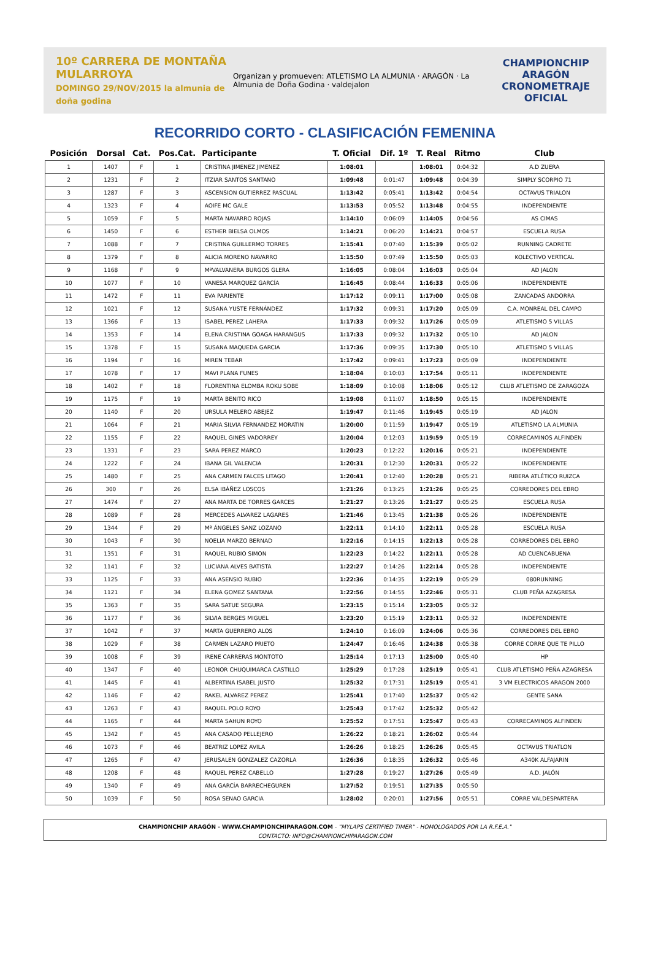10º CARRERA DE MONTAÑA MULARROYA
DOMINGO 29/NOV/2015 la almunia de doña godina
Organizan y promueven: ATLETISMO LA ALMUNIA · ARAGÓN · La Almunia de Doña Godina · valdejalon
CHAMPIONCHIP ARAGÓN
CRONOMETRAJE OFICIAL
RECORRIDO CORTO - CLASIFICACIÓN FEMENINA
| Posición | Dorsal | Cat. | Pos.Cat. | Participante | T. Oficial | Dif. 1º | T. Real | Ritmo | Club |
| --- | --- | --- | --- | --- | --- | --- | --- | --- | --- |
| 1 | 1407 | F | 1 | CRISTINA JIMENEZ JIMENEZ | 1:08:01 | | 1:08:01 | 0:04:32 | A.D ZUERA |
| 2 | 1231 | F | 2 | ITZIAR SANTOS SANTANO | 1:09:48 | 0:01:47 | 1:09:48 | 0:04:39 | SIMPLY SCORPIO 71 |
| 3 | 1287 | F | 3 | ASCENSION GUTIERREZ PASCUAL | 1:13:42 | 0:05:41 | 1:13:42 | 0:04:54 | OCTAVUS TRIALON |
| 4 | 1323 | F | 4 | AOIFE MC GALE | 1:13:53 | 0:05:52 | 1:13:48 | 0:04:55 | INDEPENDIENTE |
| 5 | 1059 | F | 5 | MARTA NAVARRO ROJAS | 1:14:10 | 0:06:09 | 1:14:05 | 0:04:56 | AS CIMAS |
| 6 | 1450 | F | 6 | ESTHER BIELSA OLMOS | 1:14:21 | 0:06:20 | 1:14:21 | 0:04:57 | ESCUELA RUSA |
| 7 | 1088 | F | 7 | CRISTINA GUILLERMO TORRES | 1:15:41 | 0:07:40 | 1:15:39 | 0:05:02 | RUNNING CADRETE |
| 8 | 1379 | F | 8 | ALICIA MORENO NAVARRO | 1:15:50 | 0:07:49 | 1:15:50 | 0:05:03 | KOLECTIVO VERTICAL |
| 9 | 1168 | F | 9 | MªVALVANERA BURGOS GLERA | 1:16:05 | 0:08:04 | 1:16:03 | 0:05:04 | AD JALON |
| 10 | 1077 | F | 10 | VANESA MARQUEZ GARCÍA | 1:16:45 | 0:08:44 | 1:16:33 | 0:05:06 | INDEPENDIENTE |
| 11 | 1472 | F | 11 | EVA PARIENTE | 1:17:12 | 0:09:11 | 1:17:00 | 0:05:08 | ZANCADAS ANDORRA |
| 12 | 1021 | F | 12 | SUSANA YUSTE FERNÁNDEZ | 1:17:32 | 0:09:31 | 1:17:20 | 0:05:09 | C.A. MONREAL DEL CAMPO |
| 13 | 1366 | F | 13 | ISABEL PEREZ LAHERA | 1:17:33 | 0:09:32 | 1:17:26 | 0:05:09 | ATLETISMO 5 VILLAS |
| 14 | 1353 | F | 14 | ELENA CRISTINA GOAGA HARANGUS | 1:17:33 | 0:09:32 | 1:17:32 | 0:05:10 | AD JALON |
| 15 | 1378 | F | 15 | SUSANA MAQUEDA GARCIA | 1:17:36 | 0:09:35 | 1:17:30 | 0:05:10 | ATLETISMO 5 VILLAS |
| 16 | 1194 | F | 16 | MIREN TEBAR | 1:17:42 | 0:09:41 | 1:17:23 | 0:05:09 | INDEPENDIENTE |
| 17 | 1078 | F | 17 | MAVI PLANA FUNES | 1:18:04 | 0:10:03 | 1:17:54 | 0:05:11 | INDEPENDIENTE |
| 18 | 1402 | F | 18 | FLORENTINA ELOMBA ROKU SOBE | 1:18:09 | 0:10:08 | 1:18:06 | 0:05:12 | CLUB ATLETISMO DE ZARAGOZA |
| 19 | 1175 | F | 19 | MARTA BENITO RICO | 1:19:08 | 0:11:07 | 1:18:50 | 0:05:15 | INDEPENDIENTE |
| 20 | 1140 | F | 20 | URSULA MELERO ABEJEZ | 1:19:47 | 0:11:46 | 1:19:45 | 0:05:19 | AD JALON |
| 21 | 1064 | F | 21 | MARIA SILVIA FERNANDEZ MORATIN | 1:20:00 | 0:11:59 | 1:19:47 | 0:05:19 | ATLETISMO LA ALMUNIA |
| 22 | 1155 | F | 22 | RAQUEL GINES VADORREY | 1:20:04 | 0:12:03 | 1:19:59 | 0:05:19 | CORRECAMINOS ALFINDEN |
| 23 | 1331 | F | 23 | SARA PEREZ MARCO | 1:20:23 | 0:12:22 | 1:20:16 | 0:05:21 | INDEPENDIENTE |
| 24 | 1222 | F | 24 | IBANA GIL VALENCIA | 1:20:31 | 0:12:30 | 1:20:31 | 0:05:22 | INDEPENDIENTE |
| 25 | 1480 | F | 25 | ANA CARMEN FALCES LITAGO | 1:20:41 | 0:12:40 | 1:20:28 | 0:05:21 | RIBERA ATLÉTICO RUIZCA |
| 26 | 300 | F | 26 | ELSA IBÁÑEZ LOSCOS | 1:21:26 | 0:13:25 | 1:21:26 | 0:05:25 | CORREDORES DEL EBRO |
| 27 | 1474 | F | 27 | ANA MARTA DE TORRES GARCES | 1:21:27 | 0:13:26 | 1:21:27 | 0:05:25 | ESCUELA RUSA |
| 28 | 1089 | F | 28 | MERCEDES ALVAREZ LAGARES | 1:21:46 | 0:13:45 | 1:21:38 | 0:05:26 | INDEPENDIENTE |
| 29 | 1344 | F | 29 | Mª ÁNGELES SANZ LOZANO | 1:22:11 | 0:14:10 | 1:22:11 | 0:05:28 | ESCUELA RUSA |
| 30 | 1043 | F | 30 | NOELIA MARZO BERNAD | 1:22:16 | 0:14:15 | 1:22:13 | 0:05:28 | CORREDORES DEL EBRO |
| 31 | 1351 | F | 31 | RAQUEL RUBIO SIMON | 1:22:23 | 0:14:22 | 1:22:11 | 0:05:28 | AD CUENCABUENA |
| 32 | 1141 | F | 32 | LUCIANA ALVES BATISTA | 1:22:27 | 0:14:26 | 1:22:14 | 0:05:28 | INDEPENDIENTE |
| 33 | 1125 | F | 33 | ANA ASENSIO RUBIO | 1:22:36 | 0:14:35 | 1:22:19 | 0:05:29 | 080RUNNING |
| 34 | 1121 | F | 34 | ELENA GOMEZ SANTANA | 1:22:56 | 0:14:55 | 1:22:46 | 0:05:31 | CLUB PEÑA AZAGRESA |
| 35 | 1363 | F | 35 | SARA SATUE SEGURA | 1:23:15 | 0:15:14 | 1:23:05 | 0:05:32 | |
| 36 | 1177 | F | 36 | SILVIA BERGES MIGUEL | 1:23:20 | 0:15:19 | 1:23:11 | 0:05:32 | INDEPENDIENTE |
| 37 | 1042 | F | 37 | MARTA GUERRERO ALOS | 1:24:10 | 0:16:09 | 1:24:06 | 0:05:36 | CORREDORES DEL EBRO |
| 38 | 1029 | F | 38 | CARMEN LAZARO PRIETO | 1:24:47 | 0:16:46 | 1:24:38 | 0:05:38 | CORRE CORRE QUE TE PILLO |
| 39 | 1008 | F | 39 | IRENE CARRERAS MONTOTO | 1:25:14 | 0:17:13 | 1:25:00 | 0:05:40 | HP |
| 40 | 1347 | F | 40 | LEONOR CHUQUIMARCA CASTILLO | 1:25:29 | 0:17:28 | 1:25:19 | 0:05:41 | CLUB ATLETISMO PEÑA AZAGRESA |
| 41 | 1445 | F | 41 | ALBERTINA ISABEL JUSTO | 1:25:32 | 0:17:31 | 1:25:19 | 0:05:41 | 3 VM ELECTRICOS ARAGON 2000 |
| 42 | 1146 | F | 42 | RAKEL ALVAREZ PEREZ | 1:25:41 | 0:17:40 | 1:25:37 | 0:05:42 | GENTE SANA |
| 43 | 1263 | F | 43 | RAQUEL POLO ROYO | 1:25:43 | 0:17:42 | 1:25:32 | 0:05:42 | |
| 44 | 1165 | F | 44 | MARTA SAHUN ROYO | 1:25:52 | 0:17:51 | 1:25:47 | 0:05:43 | CORRECAMINOS ALFINDEN |
| 45 | 1342 | F | 45 | ANA CASADO PELLEJERO | 1:26:22 | 0:18:21 | 1:26:02 | 0:05:44 | |
| 46 | 1073 | F | 46 | BEATRIZ LOPEZ AVILA | 1:26:26 | 0:18:25 | 1:26:26 | 0:05:45 | OCTAVUS TRIATLON |
| 47 | 1265 | F | 47 | JERUSALEN GONZALEZ CAZORLA | 1:26:36 | 0:18:35 | 1:26:32 | 0:05:46 | A340K ALFAJARIN |
| 48 | 1208 | F | 48 | RAQUEL PEREZ CABELLO | 1:27:28 | 0:19:27 | 1:27:26 | 0:05:49 | A.D. JALÓN |
| 49 | 1340 | F | 49 | ANA GARCÍA BARRECHEGUREN | 1:27:52 | 0:19:51 | 1:27:35 | 0:05:50 | |
| 50 | 1039 | F | 50 | ROSA SENAO GARCIA | 1:28:02 | 0:20:01 | 1:27:56 | 0:05:51 | CORRE VALDESPARTERA |
CHAMPIONCHIP ARAGÓN - WWW.CHAMPIONCHIPARAGON.COM - "MYLAPS CERTIFIED TIMER" - HOMOLOGADOS POR LA R.F.E.A."
CONTACTO: INFO@CHAMPIONCHIPARAGON.COM